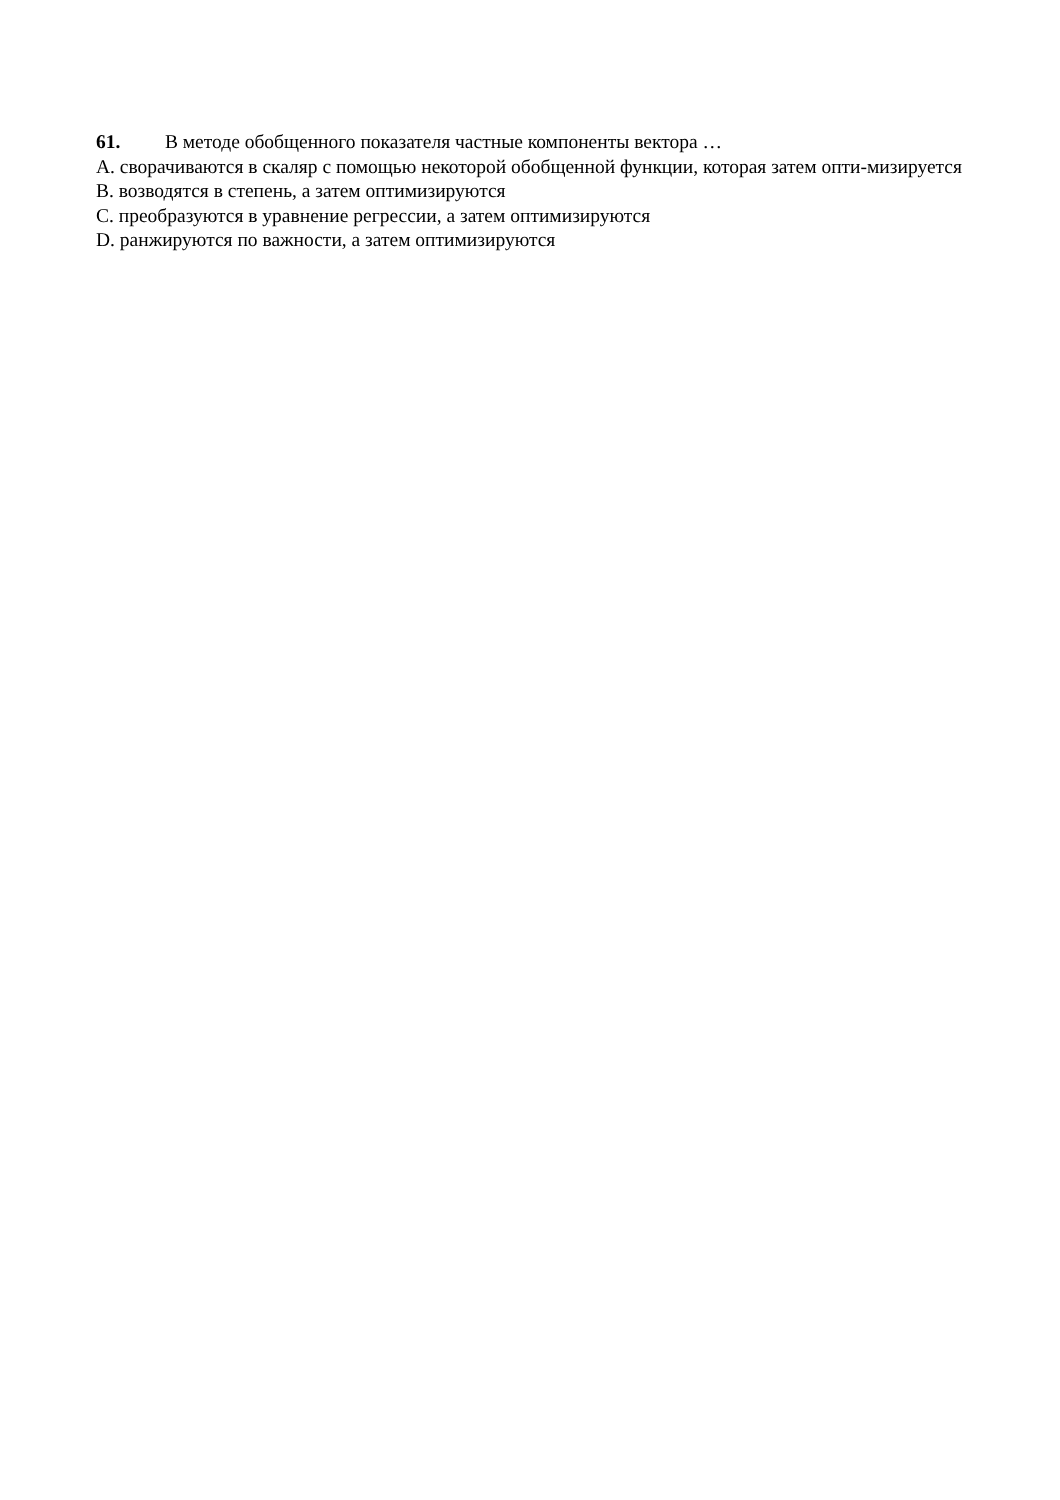61. В методе обобщенного показателя частные компоненты вектора …
A. сворачиваются в скаляр с помощью некоторой обобщенной функции, которая затем опти-мизируется
B. возводятся в степень, а затем оптимизируются
C. преобразуются в уравнение регрессии, а затем оптимизируются
D. ранжируются по важности, а затем оптимизируются